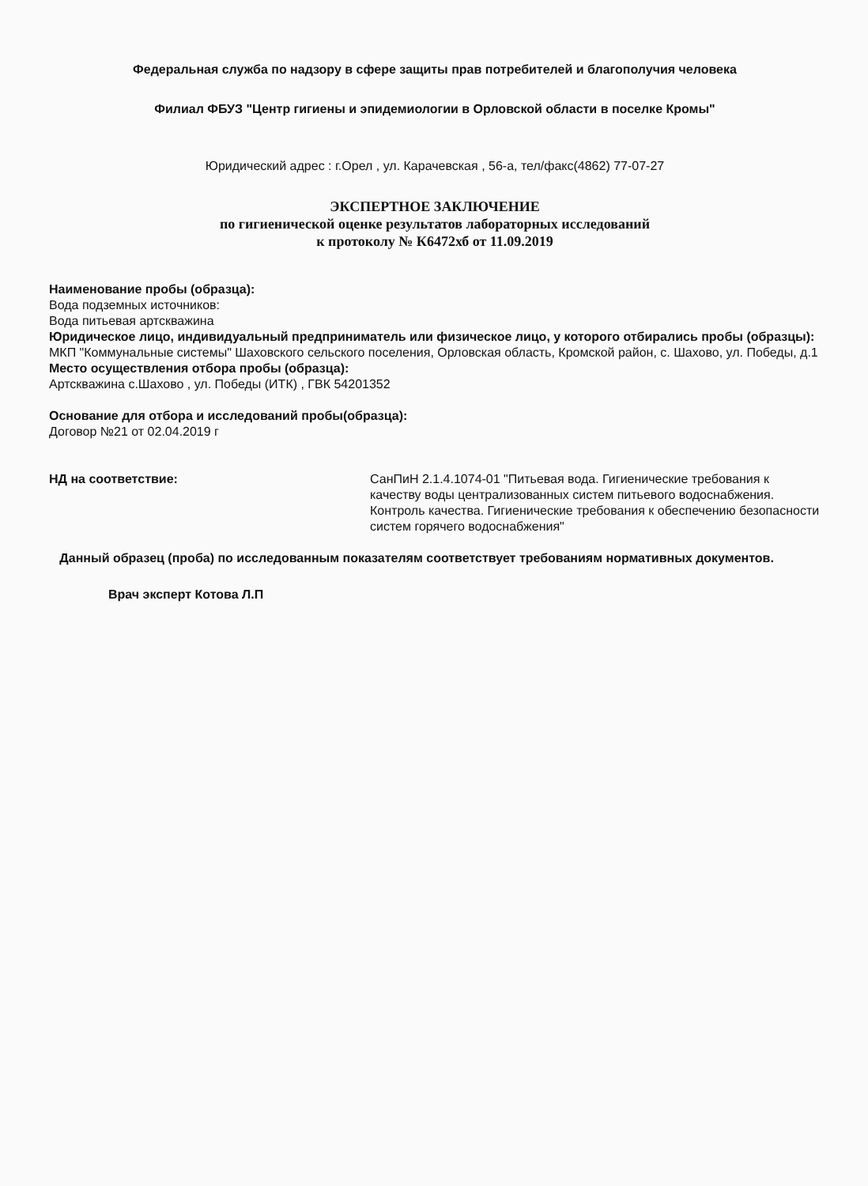Федеральная служба по надзору в сфере защиты прав потребителей и благополучия человека
Филиал ФБУЗ "Центр гигиены и эпидемиологии в Орловской области в поселке Кромы"
Юридический адрес : г.Орел , ул. Карачевская , 56-а, тел/факс(4862) 77-07-27
ЭКСПЕРТНОЕ ЗАКЛЮЧЕНИЕ
по гигиенической оценке результатов лабораторных исследований
к протоколу № К6472хб от 11.09.2019
Наименование пробы (образца):
Вода подземных источников:
Вода питьевая артскважина
Юридическое лицо, индивидуальный предприниматель или физическое лицо, у которого отбирались пробы (образцы):
МКП "Коммунальные системы" Шаховского сельского поселения, Орловская область, Кромской район, с. Шахово, ул. Победы, д.1
Место осуществления отбора пробы (образца):
Артскважина с.Шахово , ул. Победы (ИТК) , ГВК 54201352
Основание для отбора и исследований пробы(образца):
Договор №21 от 02.04.2019 г
НД на соответствие: СанПиН 2.1.4.1074-01 "Питьевая вода. Гигиенические требования к качеству воды централизованных систем питьевого водоснабжения. Контроль качества. Гигиенические требования к обеспечению безопасности систем горячего водоснабжения"
Данный образец (проба) по исследованным показателям соответствует требованиям нормативных документов.
Врач эксперт Котова Л.П